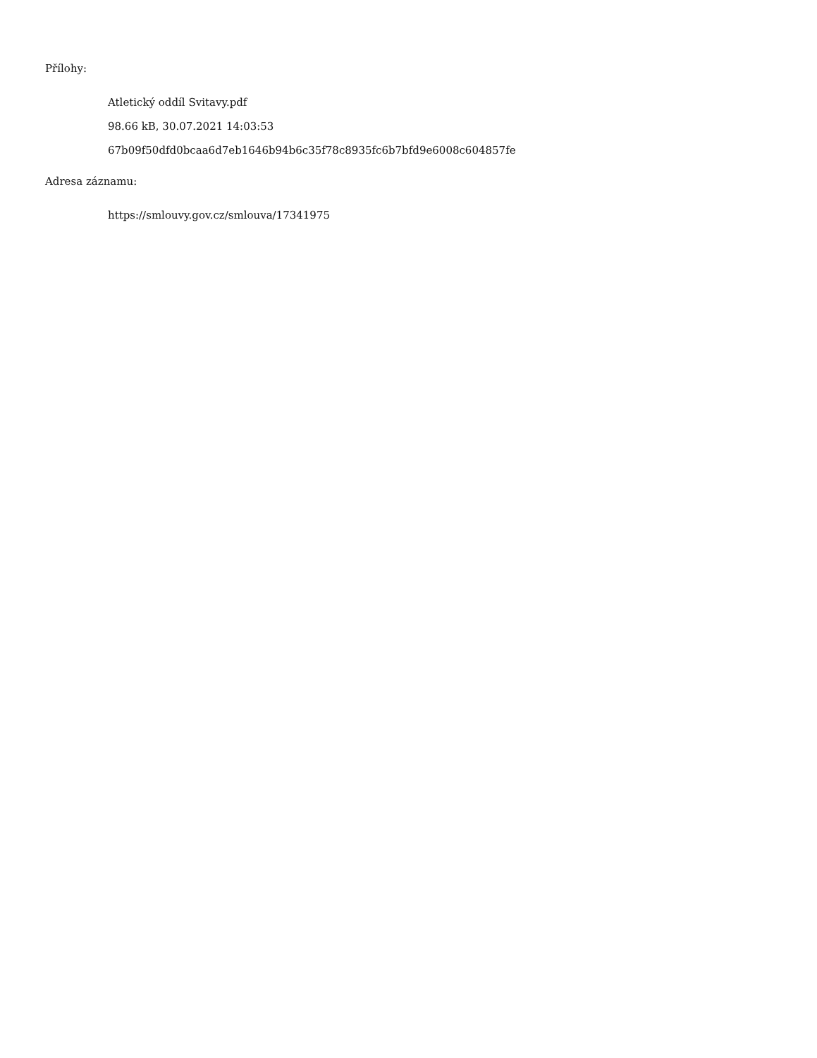Přílohy:
Atletický oddíl Svitavy.pdf
98.66 kB, 30.07.2021 14:03:53
67b09f50dfd0bcaa6d7eb1646b94b6c35f78c8935fc6b7bfd9e6008c604857fe
Adresa záznamu:
https://smlouvy.gov.cz/smlouva/17341975